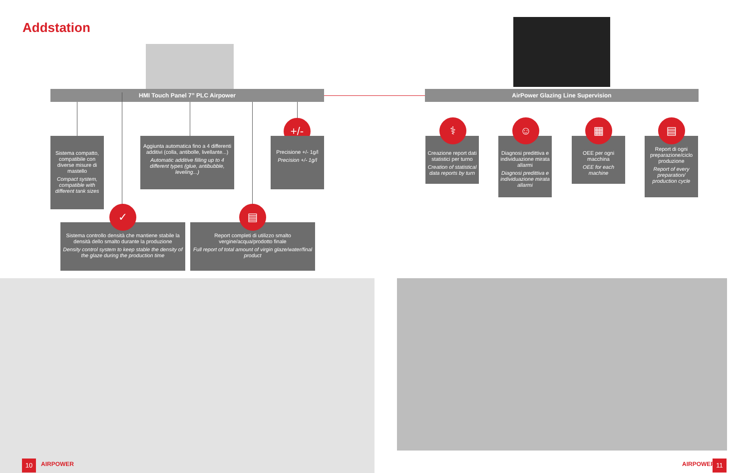Addstation
HMI Touch Panel 7” PLC Airpower AirPower Glazing Line Supervision
Sistema compatto, compatibile con diverse misure di mastello
Compact system, compatible with different tank sizes
Aggiunta automatica fino a 4 differenti additivi (colla, antibolle, livellante...)
Automatic additive filling up to 4 different types (glue, antibubble, leveling...)
+/-
Precisione +/- 1g/l
Precision +/- 1g/l
Sistema controllo densità che mantiene stabile la densità dello smalto durante la produzione
Density control system to keep stable the density of the glaze during the production time
✓
Report completi di utilizzo smalto vergine/acqua/prodotto finale
Full report of total amount of virgin glaze/water/final product
▤
Creazione report dati statistici per turno
Creation of statistical data reports by turn
Diagnosi predittiva e individuazione mirata allarmi
Diagnosi predittiva e individuazione mirata allarmi
OEE per ogni macchina
OEE for each machine
Report di ogni preparazione/ciclo produzione
Report of every preparation/ production cycle
⚕ ☺ ▦ ▤
10 AIRPOWER AIRPOWER 11